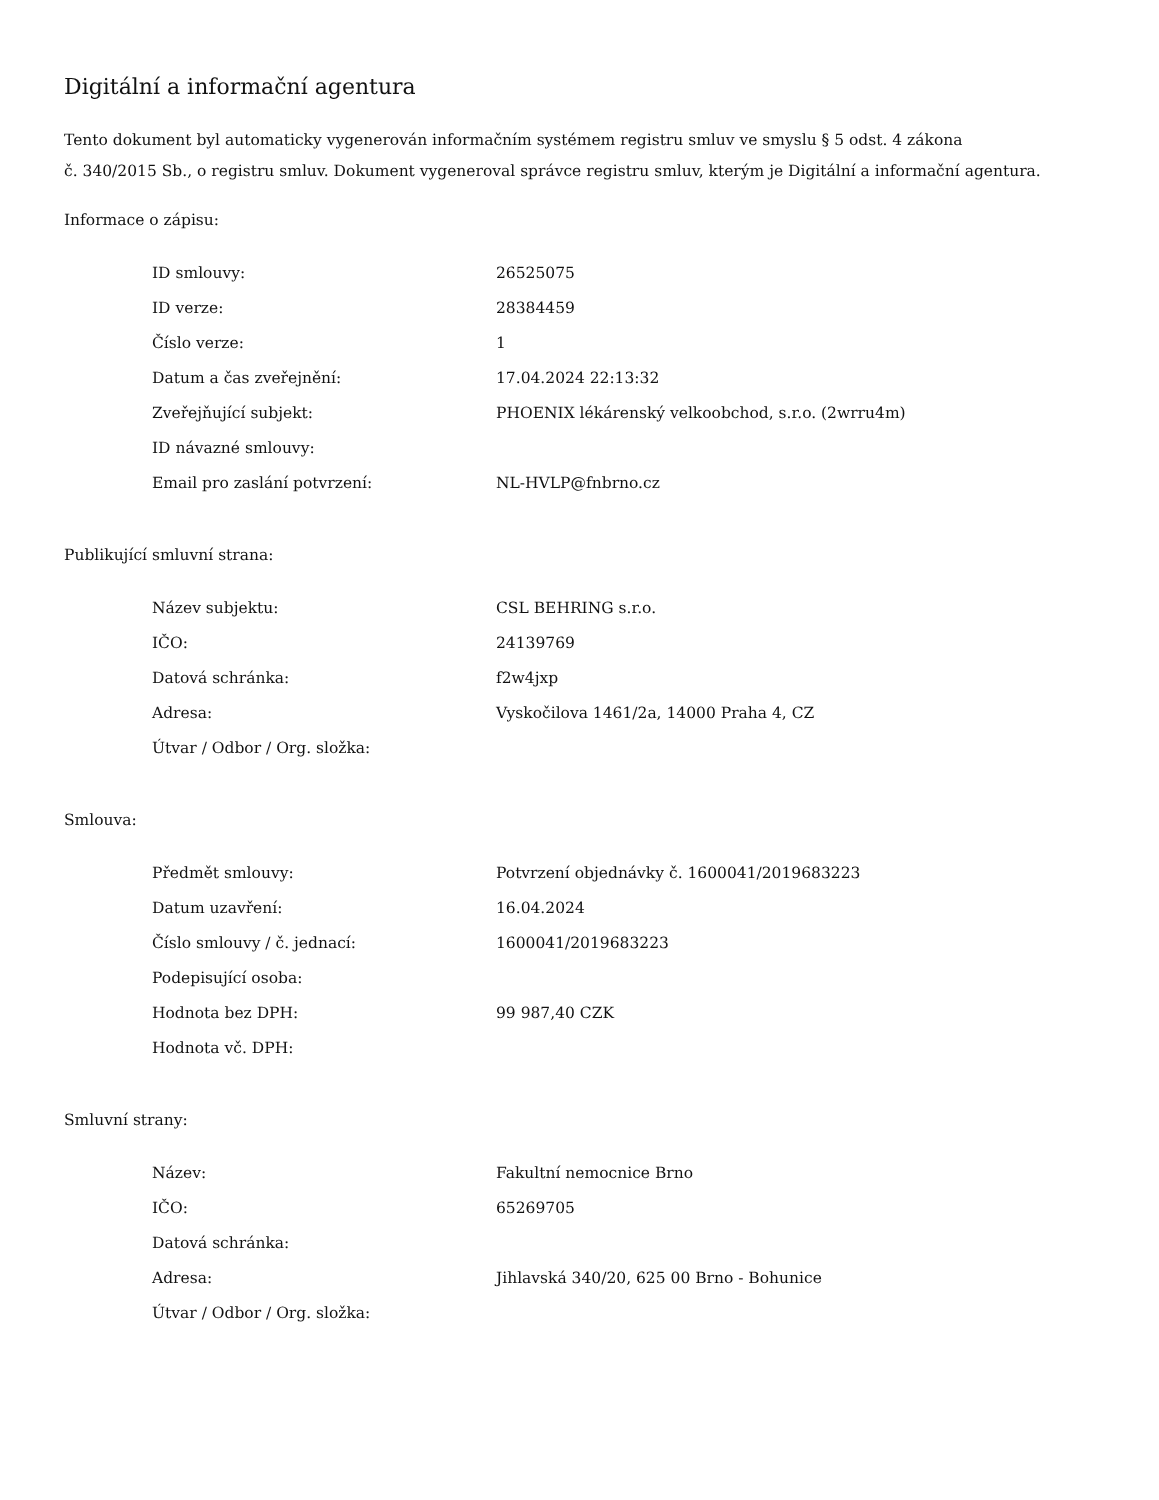Digitální a informační agentura
Tento dokument byl automaticky vygenerován informačním systémem registru smluv ve smyslu § 5 odst. 4 zákona
č. 340/2015 Sb., o registru smluv. Dokument vygeneroval správce registru smluv, kterým je Digitální a informační agentura.
Informace o zápisu:
| ID smlouvy: | 26525075 |
| ID verze: | 28384459 |
| Číslo verze: | 1 |
| Datum a čas zveřejnění: | 17.04.2024 22:13:32 |
| Zveřejňující subjekt: | PHOENIX lékárenský velkoobchod, s.r.o. (2wrru4m) |
| ID návazné smlouvy: | |
| Email pro zaslání potvrzení: | NL-HVLP@fnbrno.cz |
Publikující smluvní strana:
| Název subjektu: | CSL BEHRING s.r.o. |
| IČO: | 24139769 |
| Datová schránka: | f2w4jxp |
| Adresa: | Vyskočilova 1461/2a, 14000 Praha 4, CZ |
| Útvar / Odbor / Org. složka: | |
Smlouva:
| Předmět smlouvy: | Potvrzení objednávky č. 1600041/2019683223 |
| Datum uzavření: | 16.04.2024 |
| Číslo smlouvy / č. jednací: | 1600041/2019683223 |
| Podepisující osoba: | |
| Hodnota bez DPH: | 99 987,40 CZK |
| Hodnota vč. DPH: | |
Smluvní strany:
| Název: | Fakultní nemocnice Brno |
| IČO: | 65269705 |
| Datová schránka: | |
| Adresa: | Jihlavská 340/20, 625 00 Brno - Bohunice |
| Útvar / Odbor / Org. složka: | |